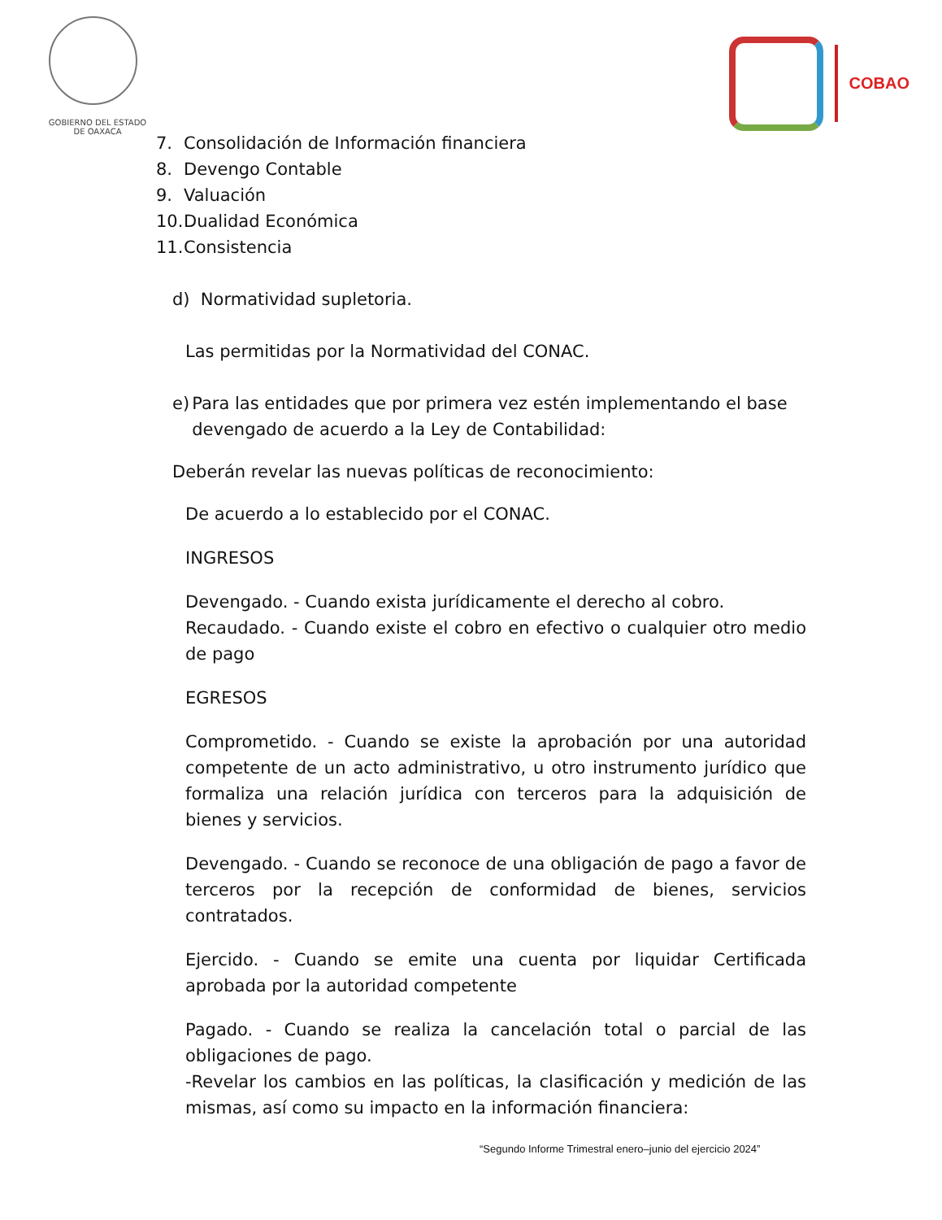GOBIERNO DEL ESTADO
DE OAXACA
COBAO
7. Consolidación de Información financiera
8. Devengo Contable
9. Valuación
10. Dualidad Económica
11. Consistencia
d) Normatividad supletoria.
Las permitidas por la Normatividad del CONAC.
e) Para las entidades que por primera vez estén implementando el base devengado de acuerdo a la Ley de Contabilidad:
Deberán revelar las nuevas políticas de reconocimiento:
De acuerdo a lo establecido por el CONAC.
INGRESOS
Devengado. - Cuando exista jurídicamente el derecho al cobro.
Recaudado. - Cuando existe el cobro en efectivo o cualquier otro medio de pago
EGRESOS
Comprometido. - Cuando se existe la aprobación por una autoridad competente de un acto administrativo, u otro instrumento jurídico que formaliza una relación jurídica con terceros para la adquisición de bienes y servicios.
Devengado. - Cuando se reconoce de una obligación de pago a favor de terceros por la recepción de conformidad de bienes, servicios contratados.
Ejercido. - Cuando se emite una cuenta por liquidar Certificada aprobada por la autoridad competente
Pagado. - Cuando se realiza la cancelación total o parcial de las obligaciones de pago.
-Revelar los cambios en las políticas, la clasificación y medición de las mismas, así como su impacto en la información financiera:
“Segundo Informe Trimestral enero–junio del ejercicio 2024”